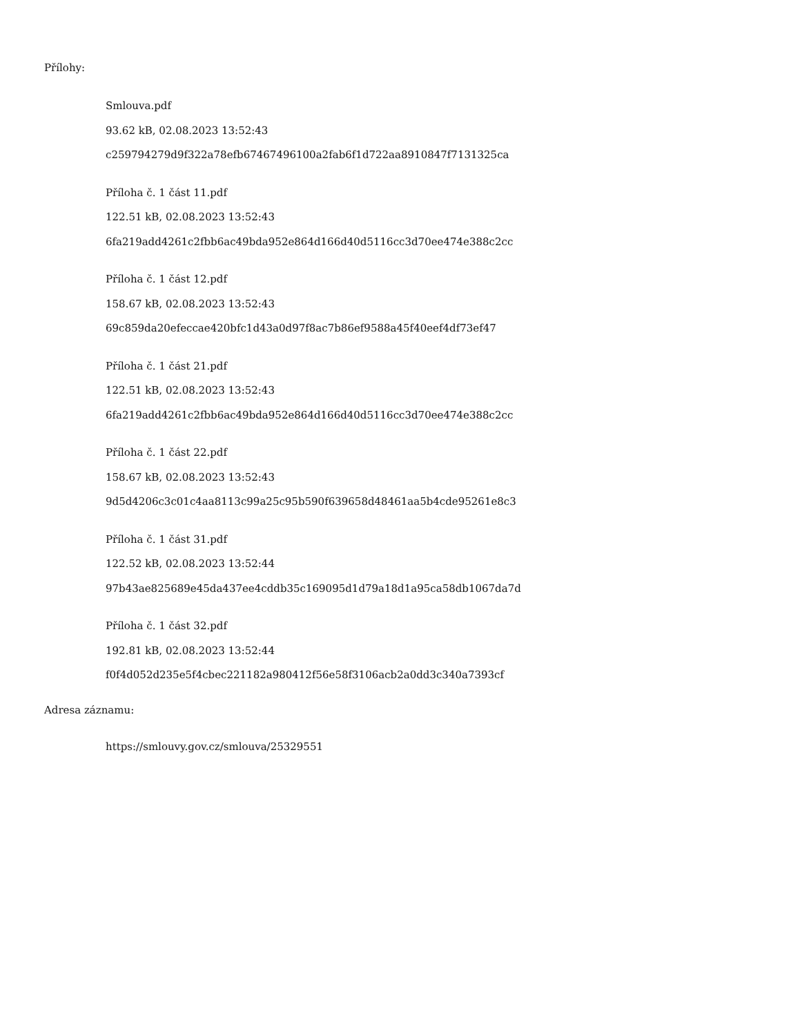Přílohy:
Smlouva.pdf
93.62 kB, 02.08.2023 13:52:43
c259794279d9f322a78efb67467496100a2fab6f1d722aa8910847f7131325ca
Příloha č. 1 část 11.pdf
122.51 kB, 02.08.2023 13:52:43
6fa219add4261c2fbb6ac49bda952e864d166d40d5116cc3d70ee474e388c2cc
Příloha č. 1 část 12.pdf
158.67 kB, 02.08.2023 13:52:43
69c859da20efeccae420bfc1d43a0d97f8ac7b86ef9588a45f40eef4df73ef47
Příloha č. 1 část 21.pdf
122.51 kB, 02.08.2023 13:52:43
6fa219add4261c2fbb6ac49bda952e864d166d40d5116cc3d70ee474e388c2cc
Příloha č. 1 část 22.pdf
158.67 kB, 02.08.2023 13:52:43
9d5d4206c3c01c4aa8113c99a25c95b590f639658d48461aa5b4cde95261e8c3
Příloha č. 1 část 31.pdf
122.52 kB, 02.08.2023 13:52:44
97b43ae825689e45da437ee4cddb35c169095d1d79a18d1a95ca58db1067da7d
Příloha č. 1 část 32.pdf
192.81 kB, 02.08.2023 13:52:44
f0f4d052d235e5f4cbec221182a980412f56e58f3106acb2a0dd3c340a7393cf
Adresa záznamu:
https://smlouvy.gov.cz/smlouva/25329551